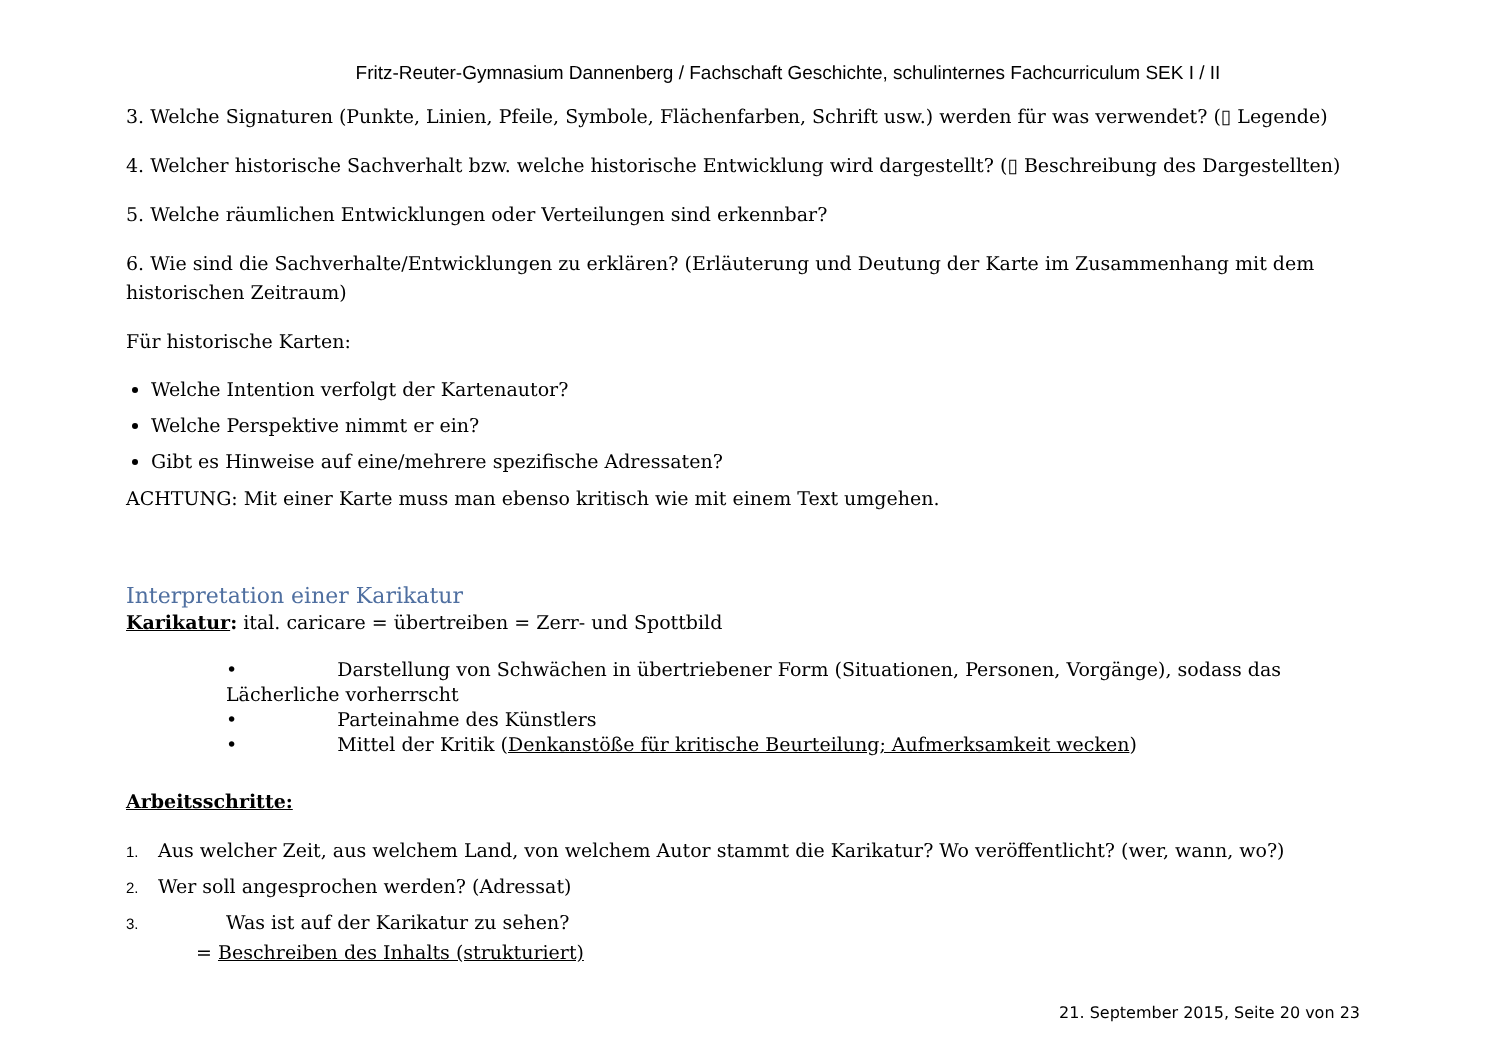Fritz-Reuter-Gymnasium Dannenberg / Fachschaft Geschichte, schulinternes Fachcurriculum SEK I / II
3. Welche Signaturen (Punkte, Linien, Pfeile, Symbole, Flächenfarben, Schrift usw.) werden für was verwendet? (▯ Legende)
4. Welcher historische Sachverhalt bzw. welche historische Entwicklung wird dargestellt? (▯ Beschreibung des Dargestellten)
5. Welche räumlichen Entwicklungen oder Verteilungen sind erkennbar?
6. Wie sind die Sachverhalte/Entwicklungen zu erklären? (Erläuterung und Deutung der Karte im Zusammenhang mit dem historischen Zeitraum)
Für historische Karten:
Welche Intention verfolgt der Kartenautor?
Welche Perspektive nimmt er ein?
Gibt es Hinweise auf eine/mehrere spezifische Adressaten?
ACHTUNG: Mit einer Karte muss man ebenso kritisch wie mit einem Text umgehen.
Interpretation einer Karikatur
Karikatur: ital. caricare = übertreiben = Zerr- und Spottbild
• Darstellung von Schwächen in übertriebener Form (Situationen, Personen, Vorgänge), sodass das Lächerliche vorherrscht
• Parteinahme des Künstlers
• Mittel der Kritik (Denkanstöße für kritische Beurteilung; Aufmerksamkeit wecken)
Arbeitsschritte:
1. Aus welcher Zeit, aus welchem Land, von welchem Autor stammt die Karikatur? Wo veröffentlicht? (wer, wann, wo?)
2. Wer soll angesprochen werden? (Adressat)
3. Was ist auf der Karikatur zu sehen?
= Beschreiben des Inhalts (strukturiert)
21. September 2015, Seite 20 von 23